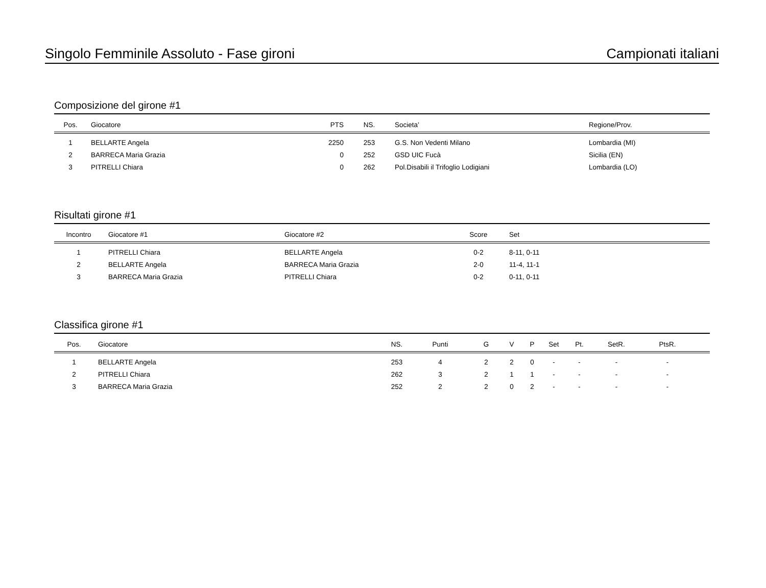Singolo Femminile Assoluto - Fase gironi Campionati italiani
Composizione del girone #1
| Pos. | Giocatore | PTS | NS. | Societa’ | Regione/Prov. |
| --- | --- | --- | --- | --- | --- |
| 1 | BELLARTE Angela | 2250 | 253 | G.S. Non Vedenti Milano | Lombardia (MI) |
| 2 | BARRECA Maria Grazia | 0 | 252 | GSD UIC Fucà | Sicilia (EN) |
| 3 | PITRELLI Chiara | 0 | 262 | Pol.Disabili il Trifoglio Lodigiani | Lombardia (LO) |
Risultati girone #1
| Incontro | Giocatore #1 | Giocatore #2 | Score | Set |
| --- | --- | --- | --- | --- |
| 1 | PITRELLI Chiara | BELLARTE Angela | 0-2 | 8-11, 0-11 |
| 2 | BELLARTE Angela | BARRECA Maria Grazia | 2-0 | 11-4, 11-1 |
| 3 | BARRECA Maria Grazia | PITRELLI Chiara | 0-2 | 0-11, 0-11 |
Classifica girone #1
| Pos. | Giocatore | NS. | Punti | G | V | P | Set | Pt. | SetR. | PtsR. | |
| --- | --- | --- | --- | --- | --- | --- | --- | --- | --- | --- | --- |
| 1 | BELLARTE Angela | 253 | 4 | 2 | 2 | 0 | - | - | - | - | |
| 2 | PITRELLI Chiara | 262 | 3 | 2 | 1 | 1 | - | - | - | - | |
| 3 | BARRECA Maria Grazia | 252 | 2 | 2 | 0 | 2 | - | - | - | - | |